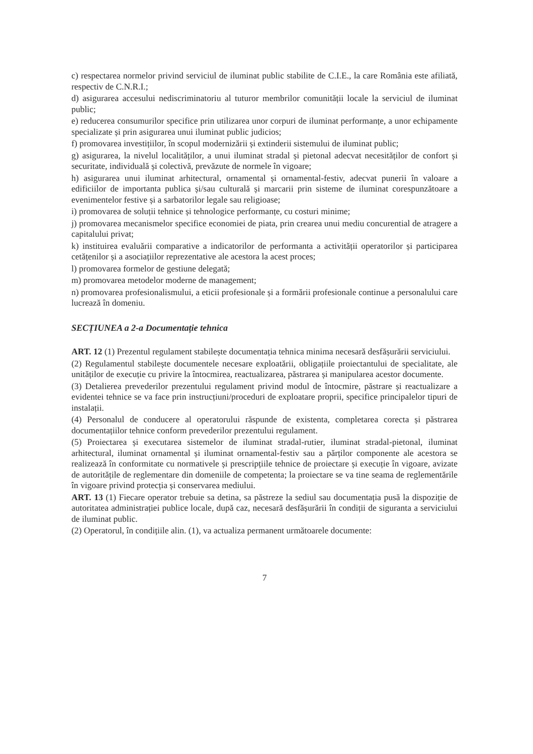c) respectarea normelor privind serviciul de iluminat public stabilite de C.I.E., la care România este afiliată, respectiv de C.N.R.I.;
d) asigurarea accesului nediscriminatoriu al tuturor membrilor comunității locale la serviciul de iluminat public;
e) reducerea consumurilor specifice prin utilizarea unor corpuri de iluminat performanțe, a unor echipamente specializate și prin asigurarea unui iluminat public judicios;
f) promovarea investițiilor, în scopul modernizării și extinderii sistemului de iluminat public;
g) asigurarea, la nivelul localităților, a unui iluminat stradal și pietonal adecvat necesităților de confort și securitate, individuală și colectivă, prevăzute de normele în vigoare;
h) asigurarea unui iluminat arhitectural, ornamental și ornamental-festiv, adecvat punerii în valoare a edificiilor de importanta publica și/sau culturală și marcarii prin sisteme de iluminat corespunzătoare a evenimentelor festive și a sarbatorilor legale sau religioase;
i) promovarea de soluții tehnice și tehnologice performanțe, cu costuri minime;
j) promovarea mecanismelor specifice economiei de piata, prin crearea unui mediu concurential de atragere a capitalului privat;
k) instituirea evaluării comparative a indicatorilor de performanta a activității operatorilor și participarea cetățenilor și a asociațiilor reprezentative ale acestora la acest proces;
l) promovarea formelor de gestiune delegată;
m) promovarea metodelor moderne de management;
n) promovarea profesionalismului, a eticii profesionale și a formării profesionale continue a personalului care lucrează în domeniu.
SECȚIUNEA a 2-a Documentație tehnica
ART. 12 (1) Prezentul regulament stabilește documentația tehnica minima necesară desfășurării serviciului.
(2) Regulamentul stabilește documentele necesare exploatării, obligațiile proiectantului de specialitate, ale unităților de execuție cu privire la întocmirea, reactualizarea, păstrarea și manipularea acestor documente.
(3) Detalierea prevederilor prezentului regulament privind modul de întocmire, păstrare și reactualizare a evidentei tehnice se va face prin instrucțiuni/proceduri de exploatare proprii, specifice principalelor tipuri de instalații.
(4) Personalul de conducere al operatorului răspunde de existenta, completarea corecta și păstrarea documentațiilor tehnice conform prevederilor prezentului regulament.
(5) Proiectarea și executarea sistemelor de iluminat stradal-rutier, iluminat stradal-pietonal, iluminat arhitectural, iluminat ornamental și iluminat ornamental-festiv sau a părților componente ale acestora se realizează în conformitate cu normativele și prescripțiile tehnice de proiectare și execuție în vigoare, avizate de autoritățile de reglementare din domeniile de competenta; la proiectare se va tine seama de reglementările în vigoare privind protecția și conservarea mediului.
ART. 13 (1) Fiecare operator trebuie sa detina, sa păstreze la sediul sau documentația pusă la dispoziție de autoritatea administrației publice locale, după caz, necesară desfășurării în condiții de siguranta a serviciului de iluminat public.
(2) Operatorul, în condițiile alin. (1), va actualiza permanent următoarele documente:
7